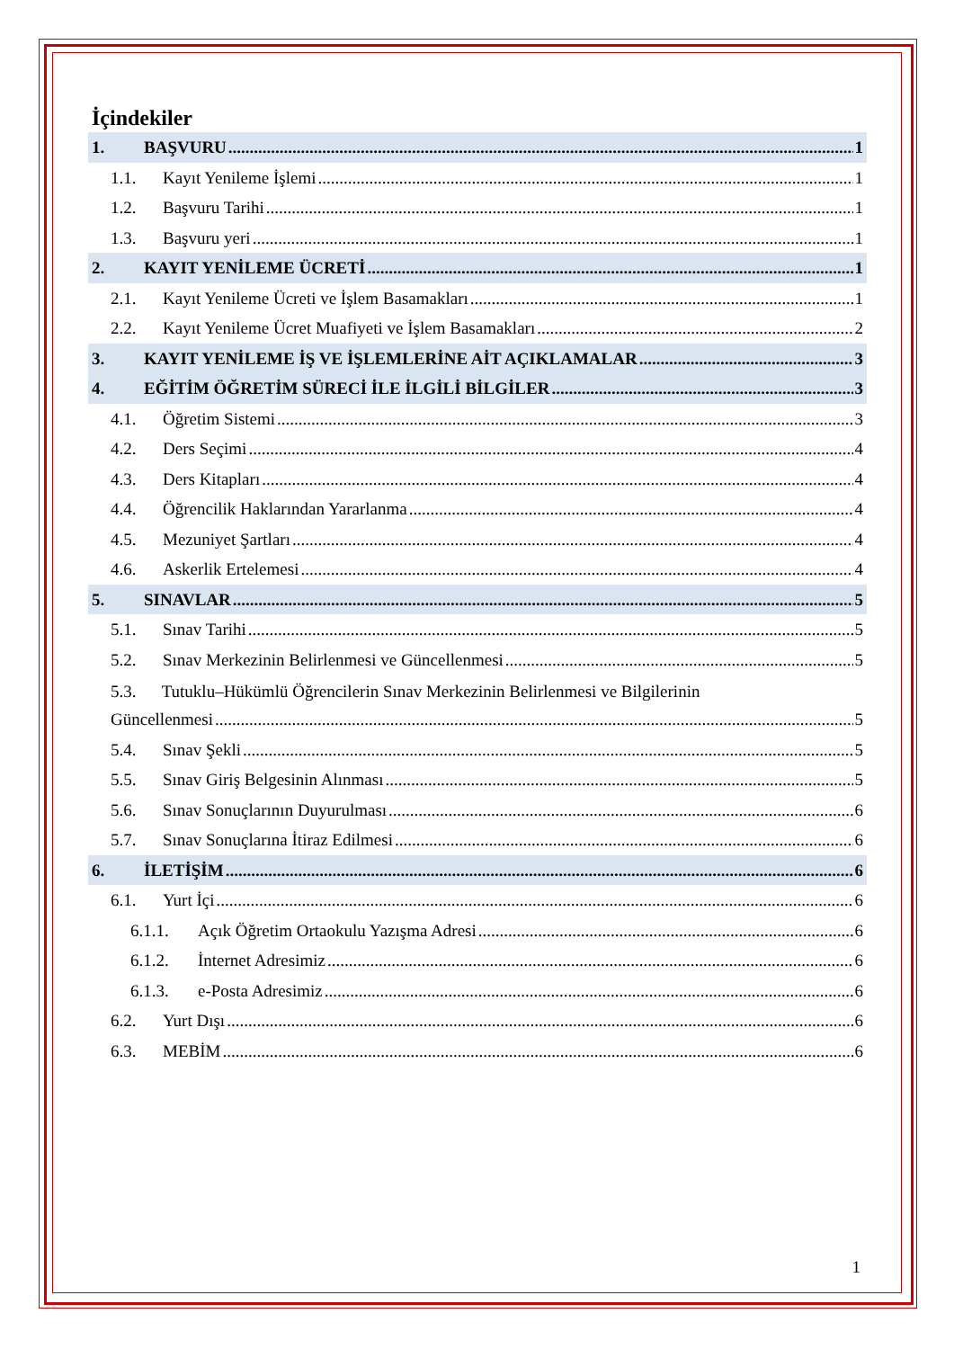İçindekiler
1. BAŞVURU 1
1.1. Kayıt Yenileme İşlemi 1
1.2. Başvuru Tarihi 1
1.3. Başvuru yeri 1
2. KAYIT YENİLEME ÜCRETİ 1
2.1. Kayıt Yenileme Ücreti ve İşlem Basamakları 1
2.2. Kayıt Yenileme Ücret Muafiyeti ve İşlem Basamakları 2
3. KAYIT YENİLEME İŞ VE İŞLEMLERİNE AİT AÇIKLAMALAR 3
4. EĞİTİM ÖĞRETİM SÜRECİ İLE İLGİLİ BİLGİLER 3
4.1. Öğretim Sistemi 3
4.2. Ders Seçimi 4
4.3. Ders Kitapları 4
4.4. Öğrencilik Haklarından Yararlanma 4
4.5. Mezuniyet Şartları 4
4.6. Askerlik Ertelemesi 4
5. SINAVLAR 5
5.1. Sınav Tarihi 5
5.2. Sınav Merkezinin Belirlenmesi ve Güncellenmesi 5
5.3. Tutuklu–Hükümlü Öğrencilerin Sınav Merkezinin Belirlenmesi ve Bilgilerinin
Güncellenmesi 5
5.4. Sınav Şekli 5
5.5. Sınav Giriş Belgesinin Alınması 5
5.6. Sınav Sonuçlarının Duyurulması 6
5.7. Sınav Sonuçlarına İtiraz Edilmesi 6
6. İLETİŞİM 6
6.1. Yurt İçi 6
6.1.1. Açık Öğretim Ortaokulu Yazışma Adresi 6
6.1.2. İnternet Adresimiz 6
6.1.3. e-Posta Adresimiz 6
6.2. Yurt Dışı 6
6.3. MEBİM 6
1